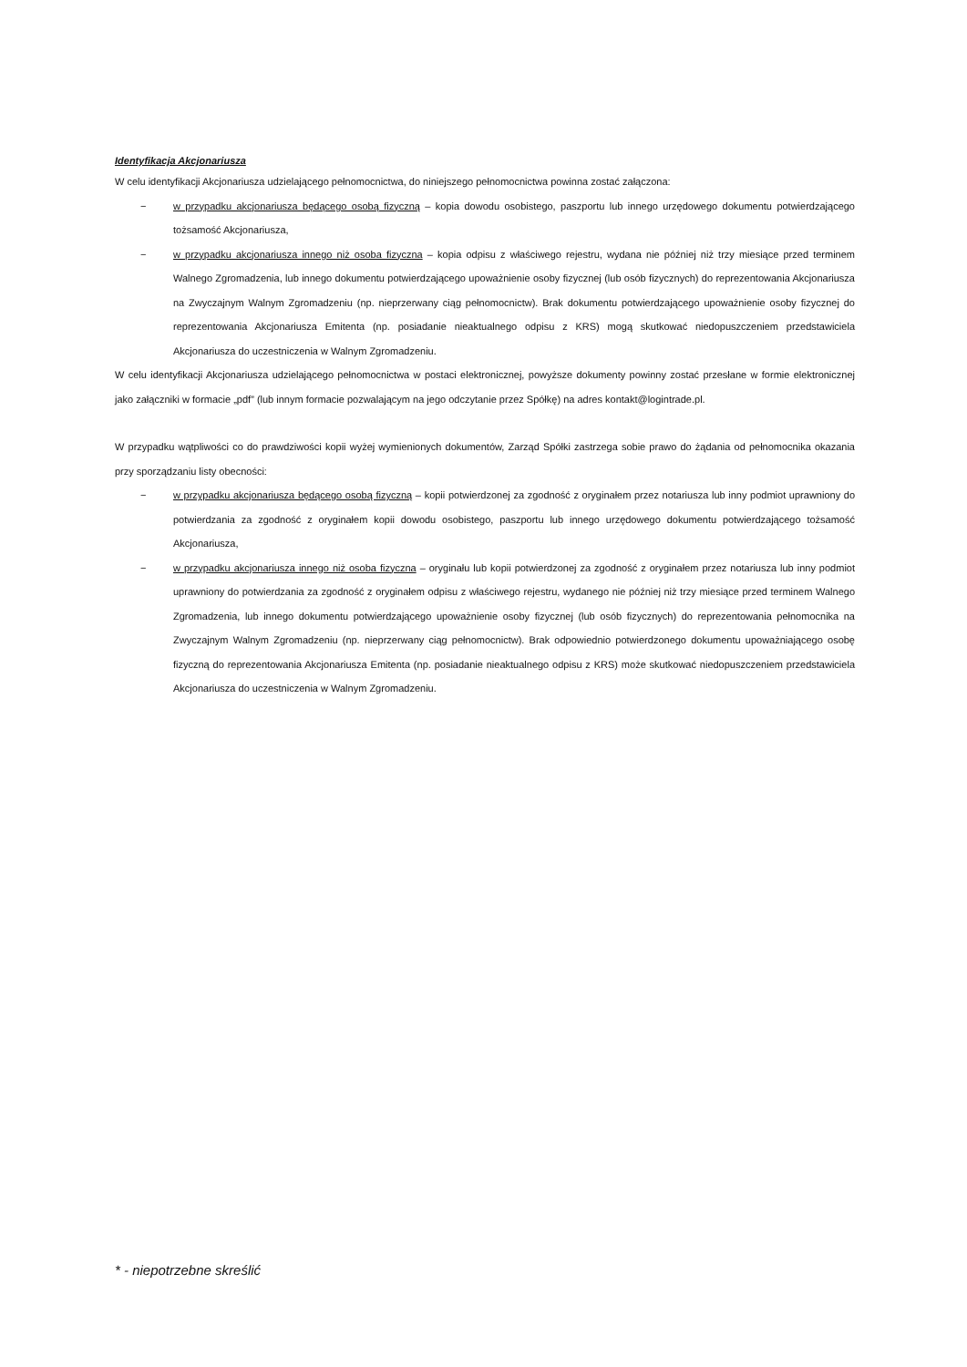Identyfikacja Akcjonariusza
W celu identyfikacji Akcjonariusza udzielającego pełnomocnictwa, do niniejszego pełnomocnictwa powinna zostać załączona:
− w przypadku akcjonariusza będącego osobą fizyczną – kopia dowodu osobistego, paszportu lub innego urzędowego dokumentu potwierdzającego tożsamość Akcjonariusza,
− w przypadku akcjonariusza innego niż osoba fizyczna – kopia odpisu z właściwego rejestru, wydana nie później niż trzy miesiące przed terminem Walnego Zgromadzenia, lub innego dokumentu potwierdzającego upoważnienie osoby fizycznej (lub osób fizycznych) do reprezentowania Akcjonariusza na Zwyczajnym Walnym Zgromadzeniu (np. nieprzerwany ciąg pełnomocnictw). Brak dokumentu potwierdzającego upoważnienie osoby fizycznej do reprezentowania Akcjonariusza Emitenta (np. posiadanie nieaktualnego odpisu z KRS) mogą skutkować niedopuszczeniem przedstawiciela Akcjonariusza do uczestniczenia w Walnym Zgromadzeniu.
W celu identyfikacji Akcjonariusza udzielającego pełnomocnictwa w postaci elektronicznej, powyższe dokumenty powinny zostać przesłane w formie elektronicznej jako załączniki w formacie „pdf” (lub innym formacie pozwalającym na jego odczytanie przez Spółkę) na adres kontakt@logintrade.pl.
W przypadku wątpliwości co do prawdziwości kopii wyżej wymienionych dokumentów, Zarząd Spółki zastrzega sobie prawo do żądania od pełnomocnika okazania przy sporządzaniu listy obecności:
− w przypadku akcjonariusza będącego osobą fizyczną – kopii potwierdzonej za zgodność z oryginałem przez notariusza lub inny podmiot uprawniony do potwierdzania za zgodność z oryginałem kopii dowodu osobistego, paszportu lub innego urzędowego dokumentu potwierdzającego tożsamość Akcjonariusza,
− w przypadku akcjonariusza innego niż osoba fizyczna – oryginału lub kopii potwierdzonej za zgodność z oryginałem przez notariusza lub inny podmiot uprawniony do potwierdzania za zgodność z oryginałem odpisu z właściwego rejestru, wydanego nie później niż trzy miesiące przed terminem Walnego Zgromadzenia, lub innego dokumentu potwierdzającego upoważnienie osoby fizycznej (lub osób fizycznych) do reprezentowania pełnomocnika na Zwyczajnym Walnym Zgromadzeniu (np. nieprzerwany ciąg pełnomocnictw). Brak odpowiednio potwierdzonego dokumentu upoważniającego osobę fizyczną do reprezentowania Akcjonariusza Emitenta (np. posiadanie nieaktualnego odpisu z KRS) może skutkować niedopuszczeniem przedstawiciela Akcjonariusza do uczestniczenia w Walnym Zgromadzeniu.
* - niepotrzebne skreślić